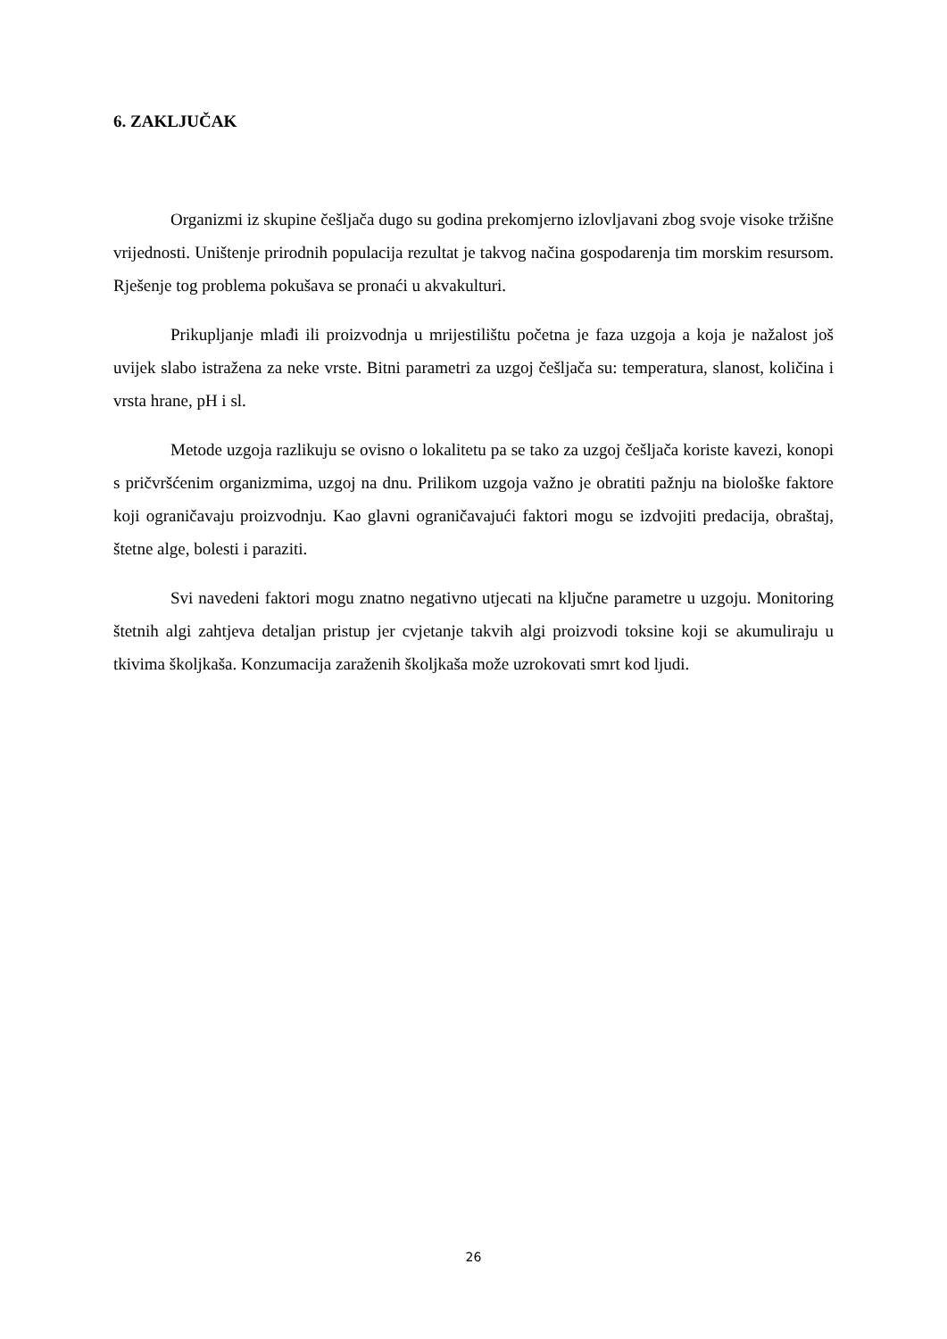6. ZAKLJUČAK
Organizmi iz skupine češljača dugo su godina prekomjerno izlovljavani zbog svoje visoke tržišne vrijednosti. Uništenje prirodnih populacija rezultat je takvog načina gospodarenja tim morskim resursom. Rješenje tog problema pokušava se pronaći u akvakulturi.
Prikupljanje mlađi ili proizvodnja u mrijestilištu početna je faza uzgoja a koja je nažalost još uvijek slabo istražena za neke vrste. Bitni parametri za uzgoj češljača su: temperatura, slanost, količina i vrsta hrane, pH i sl.
Metode uzgoja razlikuju se ovisno o lokalitetu pa se tako za uzgoj češljača koriste kavezi, konopi s pričvršćenim organizmima, uzgoj na dnu. Prilikom uzgoja važno je obratiti pažnju na biološke faktore koji ograničavaju proizvodnju. Kao glavni ograničavajući faktori mogu se izdvojiti predacija, obraštaj, štetne alge, bolesti i paraziti.
Svi navedeni faktori mogu znatno negativno utjecati na ključne parametre u uzgoju. Monitoring štetnih algi zahtjeva detaljan pristup jer cvjetanje takvih algi proizvodi toksine koji se akumuliraju u tkivima školjkaša. Konzumacija zaraženih školjkaša može uzrokovati smrt kod ljudi.
26